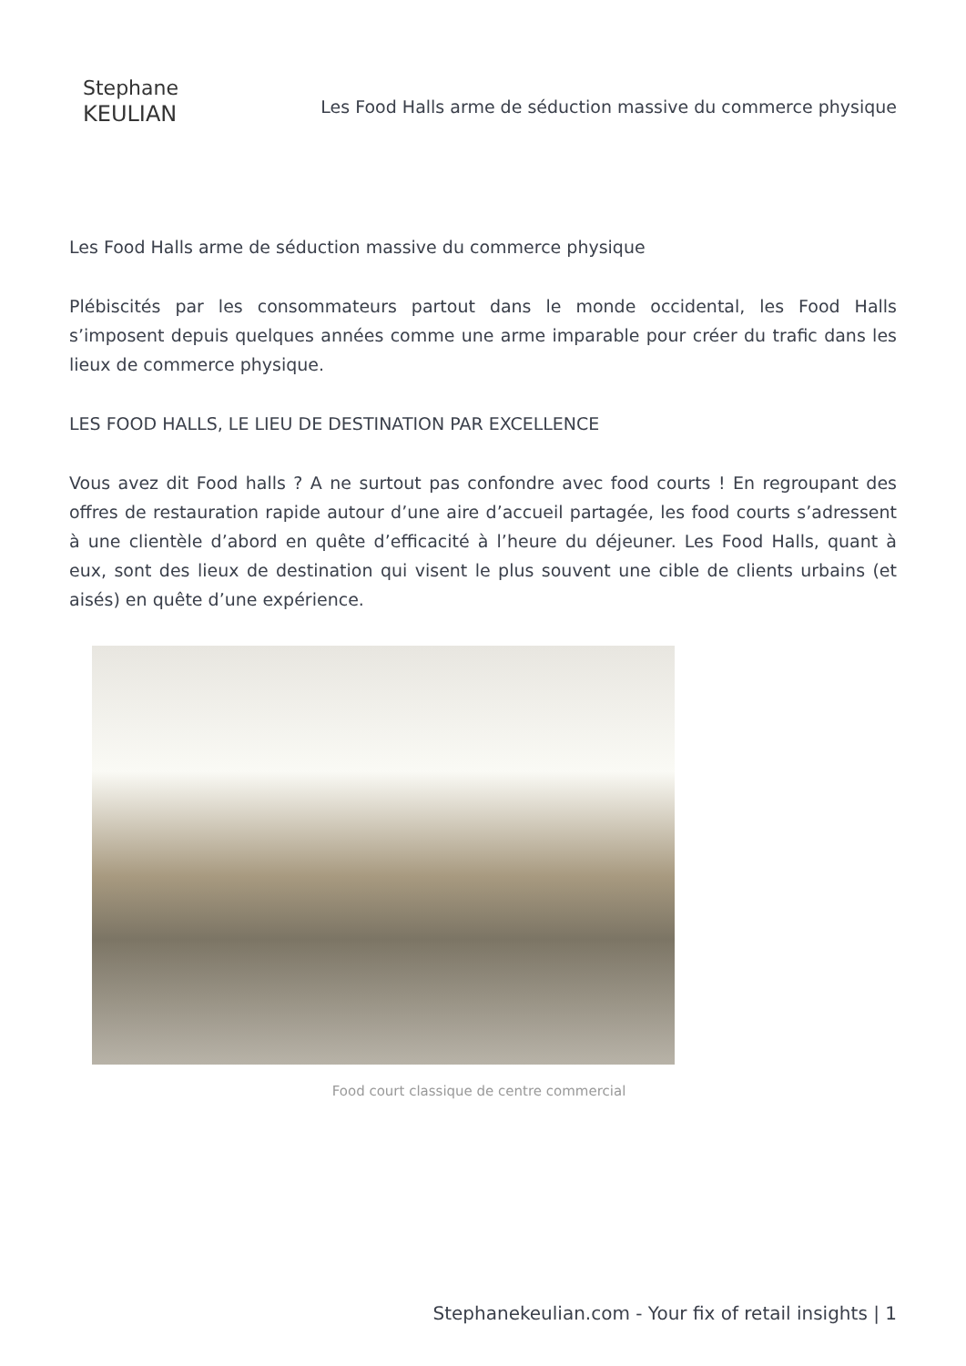Stephane
KEULIAN
Les Food Halls arme de séduction massive du commerce physique
Les Food Halls arme de séduction massive du commerce physique
Plébiscités par les consommateurs partout dans le monde occidental, les Food Halls s’imposent depuis quelques années comme une arme imparable pour créer du trafic dans les lieux de commerce physique.
LES FOOD HALLS, LE LIEU DE DESTINATION PAR EXCELLENCE
Vous avez dit Food halls ? A ne surtout pas confondre avec food courts ! En regroupant des offres de restauration rapide autour d’une aire d’accueil partagée, les food courts s’adressent à une clientèle d’abord en quête d’efficacité à l’heure du déjeuner. Les Food Halls, quant à eux, sont des lieux de destination qui visent le plus souvent une cible de clients urbains (et aisés) en quête d’une expérience.
Food court classique de centre commercial
Stephanekeulian.com - Your fix of retail insights | 1